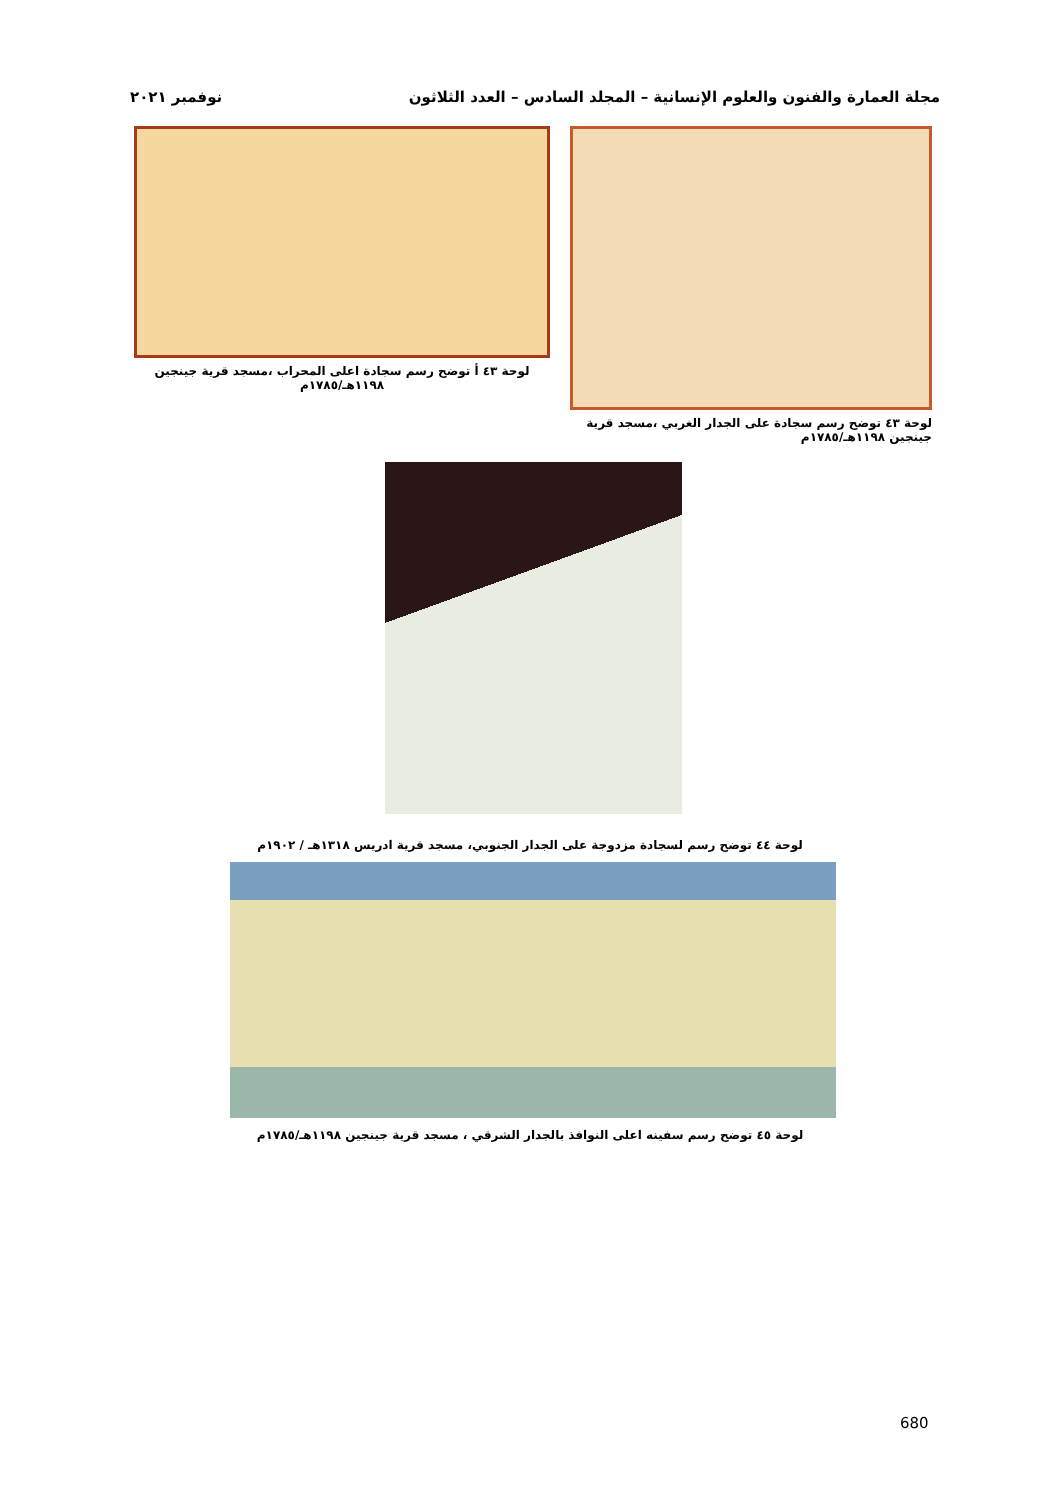مجلة العمارة والفنون والعلوم الإنسانية – المجلد السادس – العدد الثلاثون نوفمبر ٢٠٢١
لوحة ٤٣ توضح رسم سجادة على الجدار الغربي ،مسجد قرية جينجين ١١٩٨هـ/١٧٨٥م
لوحة ٤٣ أ توضح رسم سجادة اعلى المحراب ،مسجد قرية جينجين ١١٩٨هـ/١٧٨٥م
لوحة ٤٤ توضح رسم لسجادة مزدوجة على الجدار الجنوبي، مسجد قرية ادريس ١٣١٨هـ / ١٩٠٢م
لوحة ٤٥ توضح رسم سفينه اعلى النوافذ بالجدار الشرقي ، مسجد قرية جينجين ١١٩٨هـ/١٧٨٥م
680